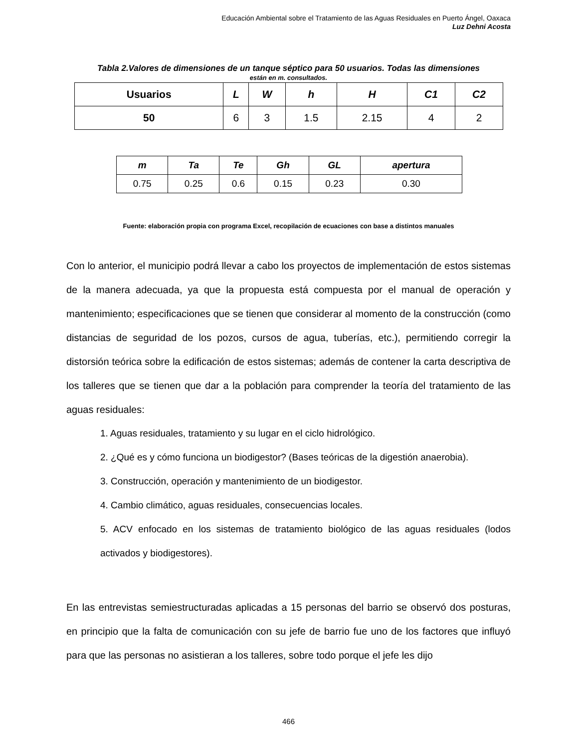Educación Ambiental sobre el Tratamiento de las Aguas Residuales en Puerto Ángel, Oaxaca
Luz Dehni Acosta
Tabla 2.Valores de dimensiones de un tanque séptico para 50 usuarios. Todas las dimensiones
están en m. consultados.
| Usuarios | L | W | h | H | C1 | C2 |
| --- | --- | --- | --- | --- | --- | --- |
| 50 | 6 | 3 | 1.5 | 2.15 | 4 | 2 |
| m | Ta | Te | Gh | GL | apertura |
| --- | --- | --- | --- | --- | --- |
| 0.75 | 0.25 | 0.6 | 0.15 | 0.23 | 0.30 |
Fuente: elaboración propia con programa Excel, recopilación de ecuaciones con base a distintos manuales
Con lo anterior, el municipio podrá llevar a cabo los proyectos de implementación de estos sistemas de la manera adecuada, ya que la propuesta está compuesta por el manual de operación y mantenimiento; especificaciones que se tienen que considerar al momento de la construcción (como distancias de seguridad de los pozos, cursos de agua, tuberías, etc.), permitiendo corregir la distorsión teórica sobre la edificación de estos sistemas; además de contener la carta descriptiva de los talleres que se tienen que dar a la población para comprender la teoría del tratamiento de las aguas residuales:
1. Aguas residuales, tratamiento y su lugar en el ciclo hidrológico.
2. ¿Qué es y cómo funciona un biodigestor? (Bases teóricas de la digestión anaerobia).
3. Construcción, operación y mantenimiento de un biodigestor.
4. Cambio climático, aguas residuales, consecuencias locales.
5. ACV enfocado en los sistemas de tratamiento biológico de las aguas residuales (lodos activados y biodigestores).
En las entrevistas semiestructuradas aplicadas a 15 personas del barrio se observó dos posturas, en principio que la falta de comunicación con su jefe de barrio fue uno de los factores que influyó para que las personas no asistieran a los talleres, sobre todo porque el jefe les dijo
466